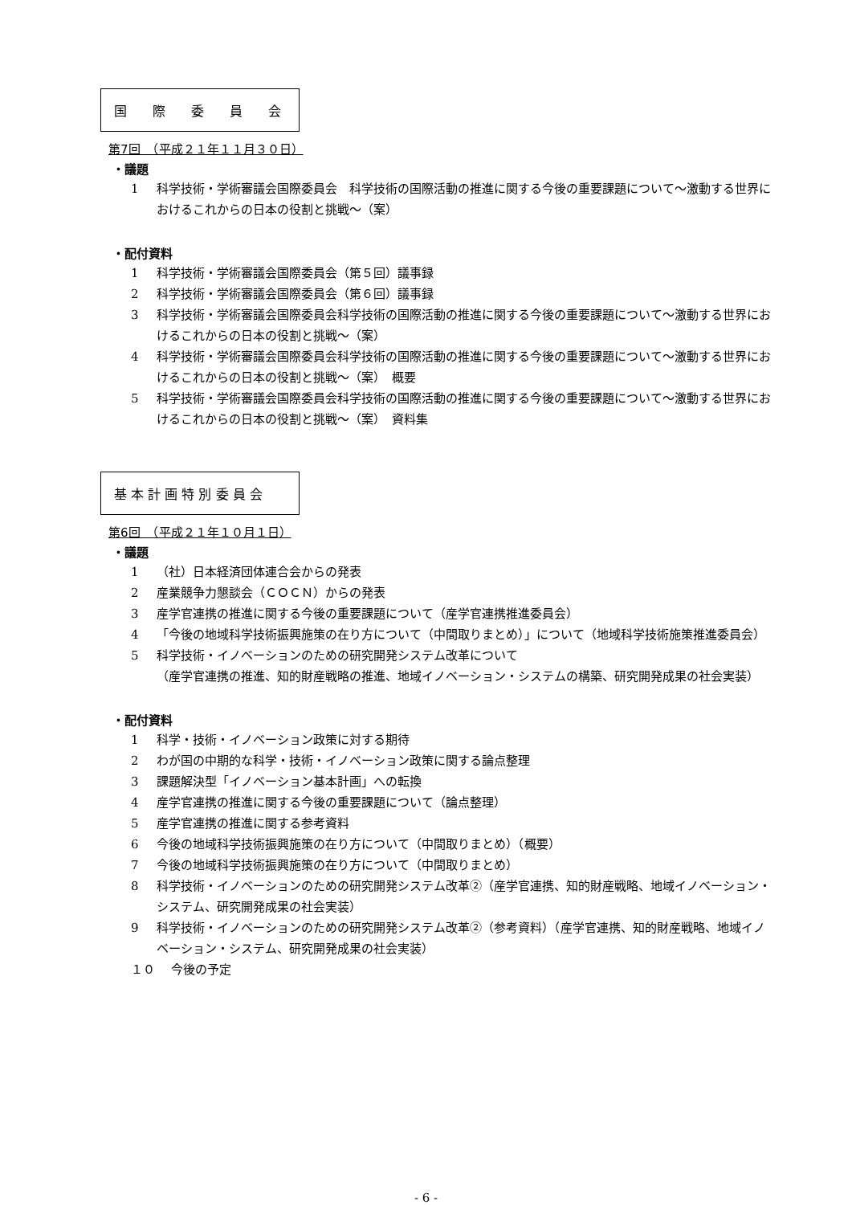国　　際　　委　　員　　会
第7回　（平成２１年１１月３０日）
・議題
1 科学技術・学術審議会国際委員会　科学技術の国際活動の推進に関する今後の重要課題について～激動する世界におけるこれからの日本の役割と挑戦～（案）
・配付資料
1 科学技術・学術審議会国際委員会（第５回）議事録
2 科学技術・学術審議会国際委員会（第６回）議事録
3 科学技術・学術審議会国際委員会科学技術の国際活動の推進に関する今後の重要課題について～激動する世界におけるこれからの日本の役割と挑戦～（案）
4 科学技術・学術審議会国際委員会科学技術の国際活動の推進に関する今後の重要課題について～激動する世界におけるこれからの日本の役割と挑戦～（案）　概要
5 科学技術・学術審議会国際委員会科学技術の国際活動の推進に関する今後の重要課題について～激動する世界におけるこれからの日本の役割と挑戦～（案）　資料集
基 本 計 画 特 別 委 員 会
第6回　（平成２１年１０月１日）
・議題
1 （社）日本経済団体連合会からの発表
2 産業競争力懇談会（ＣＯＣＮ）からの発表
3 産学官連携の推進に関する今後の重要課題について（産学官連携推進委員会）
4 「今後の地域科学技術振興施策の在り方について（中間取りまとめ）」について（地域科学技術施策推進委員会）
5 科学技術・イノベーションのための研究開発システム改革について
（産学官連携の推進、知的財産戦略の推進、地域イノベーション・システムの構築、研究開発成果の社会実装）
・配付資料
1 科学・技術・イノベーション政策に対する期待
2 わが国の中期的な科学・技術・イノベーション政策に関する論点整理
3 課題解決型「イノベーション基本計画」への転換
4 産学官連携の推進に関する今後の重要課題について（論点整理）
5 産学官連携の推進に関する参考資料
6 今後の地域科学技術振興施策の在り方について（中間取りまとめ）（概要）
7 今後の地域科学技術振興施策の在り方について（中間取りまとめ）
8 科学技術・イノベーションのための研究開発システム改革②（産学官連携、知的財産戦略、地域イノベーション・システム、研究開発成果の社会実装）
9 科学技術・イノベーションのための研究開発システム改革②（参考資料）（産学官連携、知的財産戦略、地域イノベーション・システム、研究開発成果の社会実装）
１０ 今後の予定
- 6 -